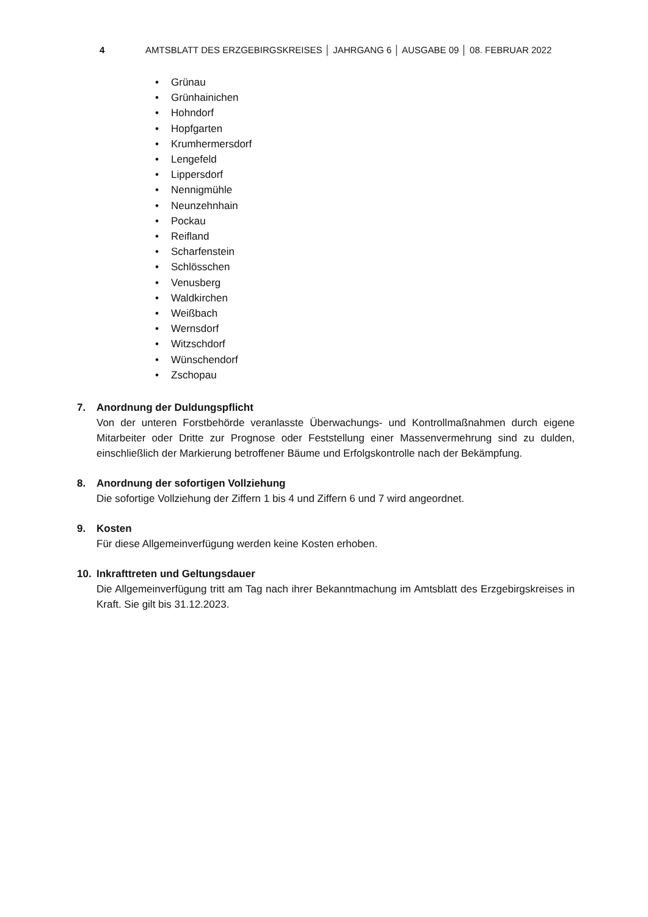4 AMTSBLATT DES ERZGEBIRGSKREISES │ JAHRGANG 6 │ AUSGABE 09 │ 08. FEBRUAR 2022
• Grünau
• Grünhainichen
• Hohndorf
• Hopfgarten
• Krumhermersdorf
• Lengefeld
• Lippersdorf
• Nennigmühle
• Neunzehnhain
• Pockau
• Reifland
• Scharfenstein
• Schlösschen
• Venusberg
• Waldkirchen
• Weißbach
• Wernsdorf
• Witzschdorf
• Wünschendorf
• Zschopau
7. Anordnung der Duldungspflicht
Von der unteren Forstbehörde veranlasste Überwachungs- und Kontrollmaßnahmen durch eigene Mitarbeiter oder Dritte zur Prognose oder Feststellung einer Massenvermehrung sind zu dulden, einschließlich der Markierung betroffener Bäume und Erfolgskontrolle nach der Bekämpfung.
8. Anordnung der sofortigen Vollziehung
Die sofortige Vollziehung der Ziffern 1 bis 4 und Ziffern 6 und 7 wird angeordnet.
9. Kosten
Für diese Allgemeinverfügung werden keine Kosten erhoben.
10. Inkrafttreten und Geltungsdauer
Die Allgemeinverfügung tritt am Tag nach ihrer Bekanntmachung im Amtsblatt des Erzgebirgskreises in Kraft. Sie gilt bis 31.12.2023.